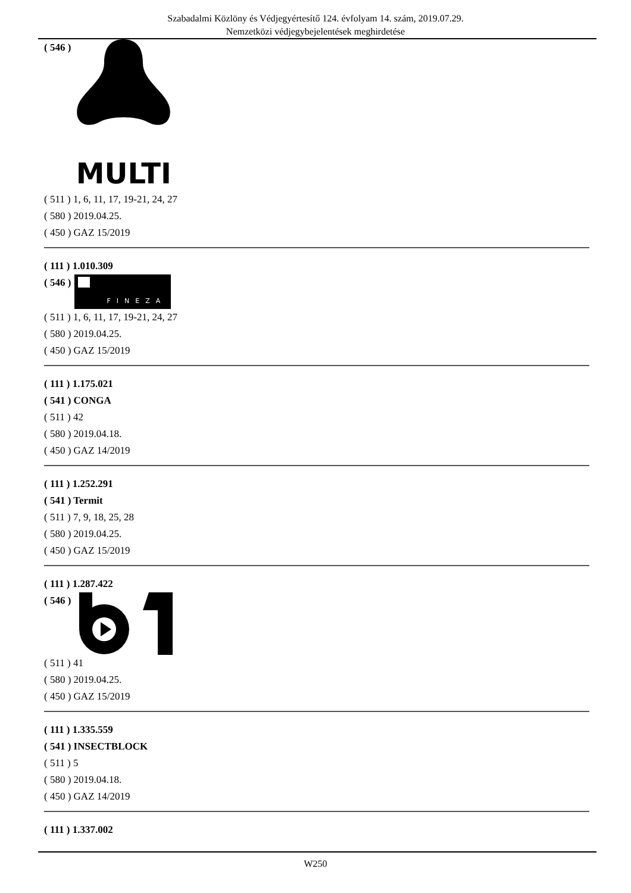Szabadalmi Közlöny és Védjegyértesítő 124. évfolyam 14. szám, 2019.07.29.
Nemzetközi védjegybejelentések meghirdetése
( 546 )
MULTI
( 511 ) 1, 6, 11, 17, 19-21, 24, 27
( 580 ) 2019.04.25.
( 450 ) GAZ 15/2019
( 111 ) 1.010.309
( 546 )
FINEZA
( 511 ) 1, 6, 11, 17, 19-21, 24, 27
( 580 ) 2019.04.25.
( 450 ) GAZ 15/2019
( 111 ) 1.175.021
( 541 ) CONGA
( 511 ) 42
( 580 ) 2019.04.18.
( 450 ) GAZ 14/2019
( 111 ) 1.252.291
( 541 ) Termit
( 511 ) 7, 9, 18, 25, 28
( 580 ) 2019.04.25.
( 450 ) GAZ 15/2019
( 111 ) 1.287.422
( 546 )
( 511 ) 41
( 580 ) 2019.04.25.
( 450 ) GAZ 15/2019
( 111 ) 1.335.559
( 541 ) INSECTBLOCK
( 511 ) 5
( 580 ) 2019.04.18.
( 450 ) GAZ 14/2019
( 111 ) 1.337.002
W250